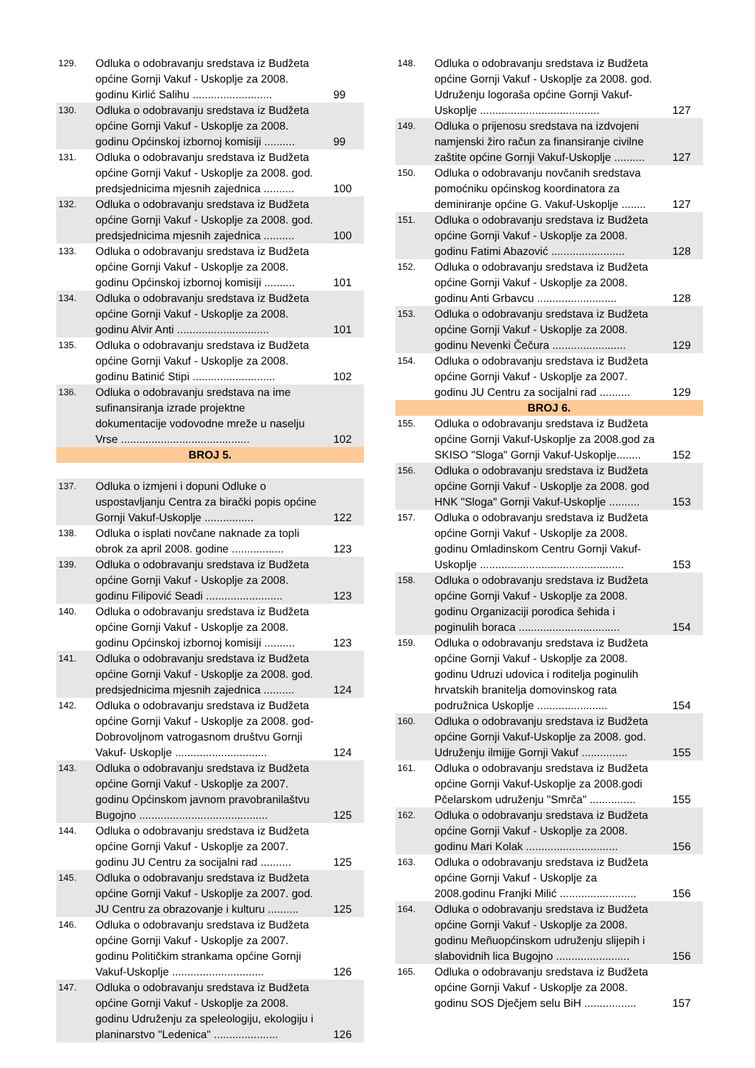| 129. | Odluka o odobravanju sredstava iz Budžeta općine Gornji Vakuf - Uskoplje za 2008. godinu Kirlić Salihu .......................... | 99 |
| 130. | Odluka o odobravanju sredstava iz Budžeta općine Gornji Vakuf - Uskoplje za 2008. godinu Općinskoj izbornoj komisiji .......... | 99 |
| 131. | Odluka o odobravanju sredstava iz Budžeta općine Gornji Vakuf - Uskoplje za 2008. god. predsjednicima mjesnih zajednica .......... | 100 |
| 132. | Odluka o odobravanju sredstava iz Budžeta općine Gornji Vakuf - Uskoplje za 2008. god. predsjednicima mjesnih zajednica .......... | 100 |
| 133. | Odluka o odobravanju sredstava iz Budžeta općine Gornji Vakuf - Uskoplje za 2008. godinu Općinskoj izbornoj komisiji .......... | 101 |
| 134. | Odluka o odobravanju sredstava iz Budžeta općine Gornji Vakuf - Uskoplje za 2008. godinu Alvir Anti .............................. | 101 |
| 135. | Odluka o odobravanju sredstava iz Budžeta općine Gornji Vakuf - Uskoplje za 2008. godinu Batinić Stipi ........................... | 102 |
| 136. | Odluka o odobravanju sredstava na ime sufinansiranja izrade projektne dokumentacije vodovodne mreže u naselju Vrse .......................................... | 102 |
| BROJ 5. | | |
| 137. | Odluka o izmjeni i dopuni Odluke o uspostavljanju Centra za birački popis općine Gornji Vakuf-Uskoplje ................ | 122 |
| 138. | Odluka o isplati novčane naknade za topli obrok za april 2008. godine ................. | 123 |
| 139. | Odluka o odobravanju sredstava iz Budžeta općine Gornji Vakuf - Uskoplje za 2008. godinu Filipović Seadi ......................... | 123 |
| 140. | Odluka o odobravanju sredstava iz Budžeta općine Gornji Vakuf - Uskoplje za 2008. godinu Općinskoj izbornoj komisiji .......... | 123 |
| 141. | Odluka o odobravanju sredstava iz Budžeta općine Gornji Vakuf - Uskoplje za 2008. god. predsjednicima mjesnih zajednica .......... | 124 |
| 142. | Odluka o odobravanju sredstava iz Budžeta općine Gornji Vakuf - Uskoplje za 2008. god-Dobrovoljnom vatrogasnom društvu Gornji Vakuf- Uskoplje .............................. | 124 |
| 143. | Odluka o odobravanju sredstava iz Budžeta općine Gornji Vakuf - Uskoplje za 2007. godinu Općinskom javnom pravobranilaštvu Bugojno .......................................... | 125 |
| 144. | Odluka o odobravanju sredstava iz Budžeta općine Gornji Vakuf - Uskoplje za 2007. godinu JU Centru za socijalni rad .......... | 125 |
| 145. | Odluka o odobravanju sredstava iz Budžeta općine Gornji Vakuf - Uskoplje za 2007. god. JU Centru za obrazovanje i kulturu .......... | 125 |
| 146. | Odluka o odobravanju sredstava iz Budžeta općine Gornji Vakuf - Uskoplje za 2007. godinu Političkim strankama općine Gornji Vakuf-Uskoplje .............................. | 126 |
| 147. | Odluka o odobravanju sredstava iz Budžeta općine Gornji Vakuf - Uskoplje za 2008. godinu Udruženju za speleologiju, ekologiju i planinarstvo "Ledenica" ..................... | 126 |
| 148. | Odluka o odobravanju sredstava iz Budžeta općine Gornji Vakuf - Uskoplje za 2008. god. Udruženju logoraša općine Gornji Vakuf-Uskoplje ....................................... | 127 |
| 149. | Odluka o prijenosu sredstava na izdvojeni namjenski žiro račun za finansiranje civilne zaštite općine Gornji Vakuf-Uskoplje .......... | 127 |
| 150. | Odluka o odobravanju novčanih sredstava pomoćniku općinskog koordinatora za deminiranje općine G. Vakuf-Uskoplje ........ | 127 |
| 151. | Odluka o odobravanju sredstava iz Budžeta općine Gornji Vakuf - Uskoplje za 2008. godinu Fatimi Abazović ........................ | 128 |
| 152. | Odluka o odobravanju sredstava iz Budžeta općine Gornji Vakuf - Uskoplje za 2008. godinu Anti Grbavcu .......................... | 128 |
| 153. | Odluka o odobravanju sredstava iz Budžeta općine Gornji Vakuf - Uskoplje za 2008. godinu Nevenki Čečura ........................ | 129 |
| 154. | Odluka o odobravanju sredstava iz Budžeta općine Gornji Vakuf - Uskoplje za 2007. godinu JU Centru za socijalni rad .......... | 129 |
| BROJ 6. | | |
| 155. | Odluka o odobravanju sredstava iz Budžeta općine Gornji Vakuf-Uskoplje za 2008.god za SKISO "Sloga" Gornji Vakuf-Uskoplje........ | 152 |
| 156. | Odluka o odobravanju sredstava iz Budžeta općine Gornji Vakuf - Uskoplje za 2008. god HNK "Sloga" Gornji Vakuf-Uskoplje .......... | 153 |
| 157. | Odluka o odobravanju sredstava iz Budžeta općine Gornji Vakuf - Uskoplje za 2008. godinu Omladinskom Centru Gornji Vakuf-Uskoplje ............................................... | 153 |
| 158. | Odluka o odobravanju sredstava iz Budžeta općine Gornji Vakuf - Uskoplje za 2008. godinu Organizaciji porodica šehida i poginulih boraca ................................. | 154 |
| 159. | Odluka o odobravanju sredstava iz Budžeta općine Gornji Vakuf - Uskoplje za 2008. godinu Udruzi udovica i roditelja poginulih hrvatskih branitelja domovinskog rata podružnica Uskoplje ....................... | 154 |
| 160. | Odluka o odobravanju sredstava iz Budžeta općine Gornji Vakuf-Uskoplje za 2008. god. Udruženju ilmijje Gornji Vakuf ............... | 155 |
| 161. | Odluka o odobravanju sredstava iz Budžeta općine Gornji Vakuf-Uskoplje za 2008.godi Pčelarskom udruženju "Smrča" ............... | 155 |
| 162. | Odluka o odobravanju sredstava iz Budžeta općine Gornji Vakuf - Uskoplje za 2008. godinu Mari Kolak .............................. | 156 |
| 163. | Odluka o odobravanju sredstava iz Budžeta općine Gornji Vakuf - Uskoplje za 2008.godinu Franjki Milić ......................... | 156 |
| 164. | Odluka o odobravanju sredstava iz Budžeta općine Gornji Vakuf - Uskoplje za 2008. godinu Meñuopćinskom udruženju slijepih i slabovidnih lica Bugojno ........................ | 156 |
| 165. | Odluka o odobravanju sredstava iz Budžeta općine Gornji Vakuf - Uskoplje za 2008. godinu SOS Dječjem selu BiH ................. | 157 |